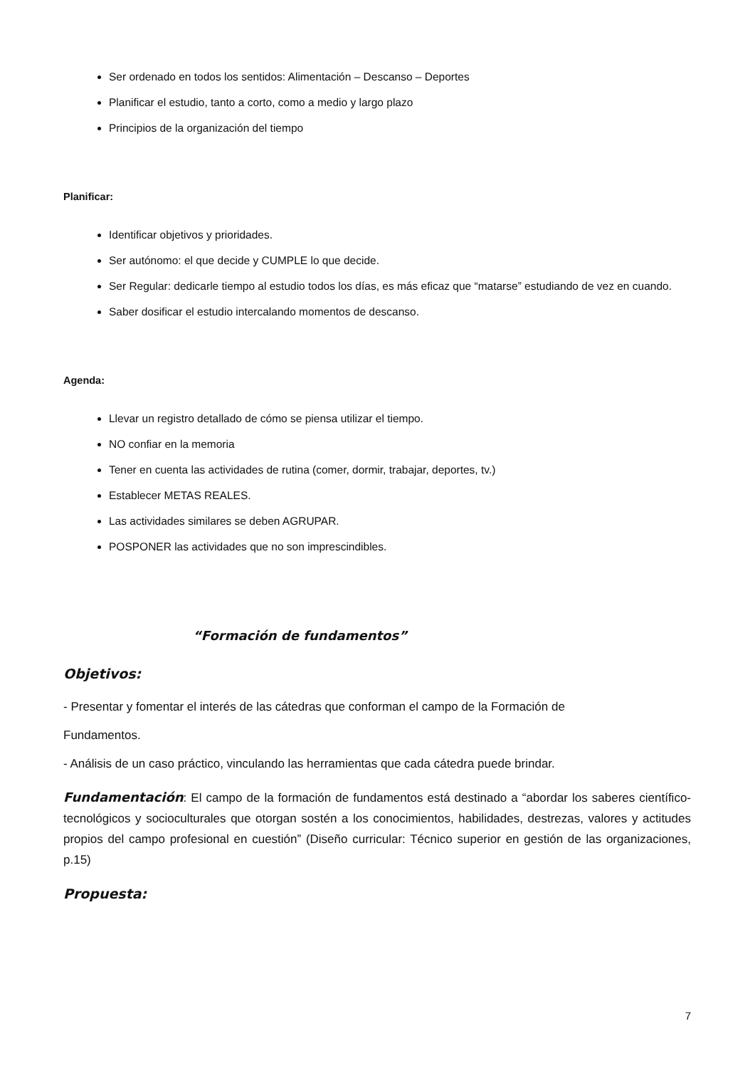Ser ordenado en todos los sentidos: Alimentación – Descanso – Deportes
Planificar el estudio, tanto a corto, como a medio y largo plazo
Principios de la organización del tiempo
Planificar:
Identificar objetivos y prioridades.
Ser autónomo: el que decide y CUMPLE lo que decide.
Ser Regular: dedicarle tiempo al estudio todos los días, es más eficaz que “matarse” estudiando de vez en cuando.
Saber dosificar el estudio intercalando momentos de descanso.
Agenda:
Llevar un registro detallado de cómo se piensa utilizar el tiempo.
NO confiar en la memoria
Tener en cuenta las actividades de rutina (comer, dormir, trabajar, deportes, tv.)
Establecer METAS REALES.
Las actividades similares se deben AGRUPAR.
POSPONER las actividades que no son imprescindibles.
“Formación de fundamentos”
Objetivos:
- Presentar y fomentar el interés de las cátedras que conforman el campo de la Formación de
Fundamentos.
- Análisis de un caso práctico, vinculando las herramientas que cada cátedra puede brindar.
Fundamentación: El campo de la formación de fundamentos está destinado a “abordar los saberes científico-tecnológicos y socioculturales que otorgan sostén a los conocimientos, habilidades, destrezas, valores y actitudes propios del campo profesional en cuestión” (Diseño curricular: Técnico superior en gestión de las organizaciones, p.15)
Propuesta:
7